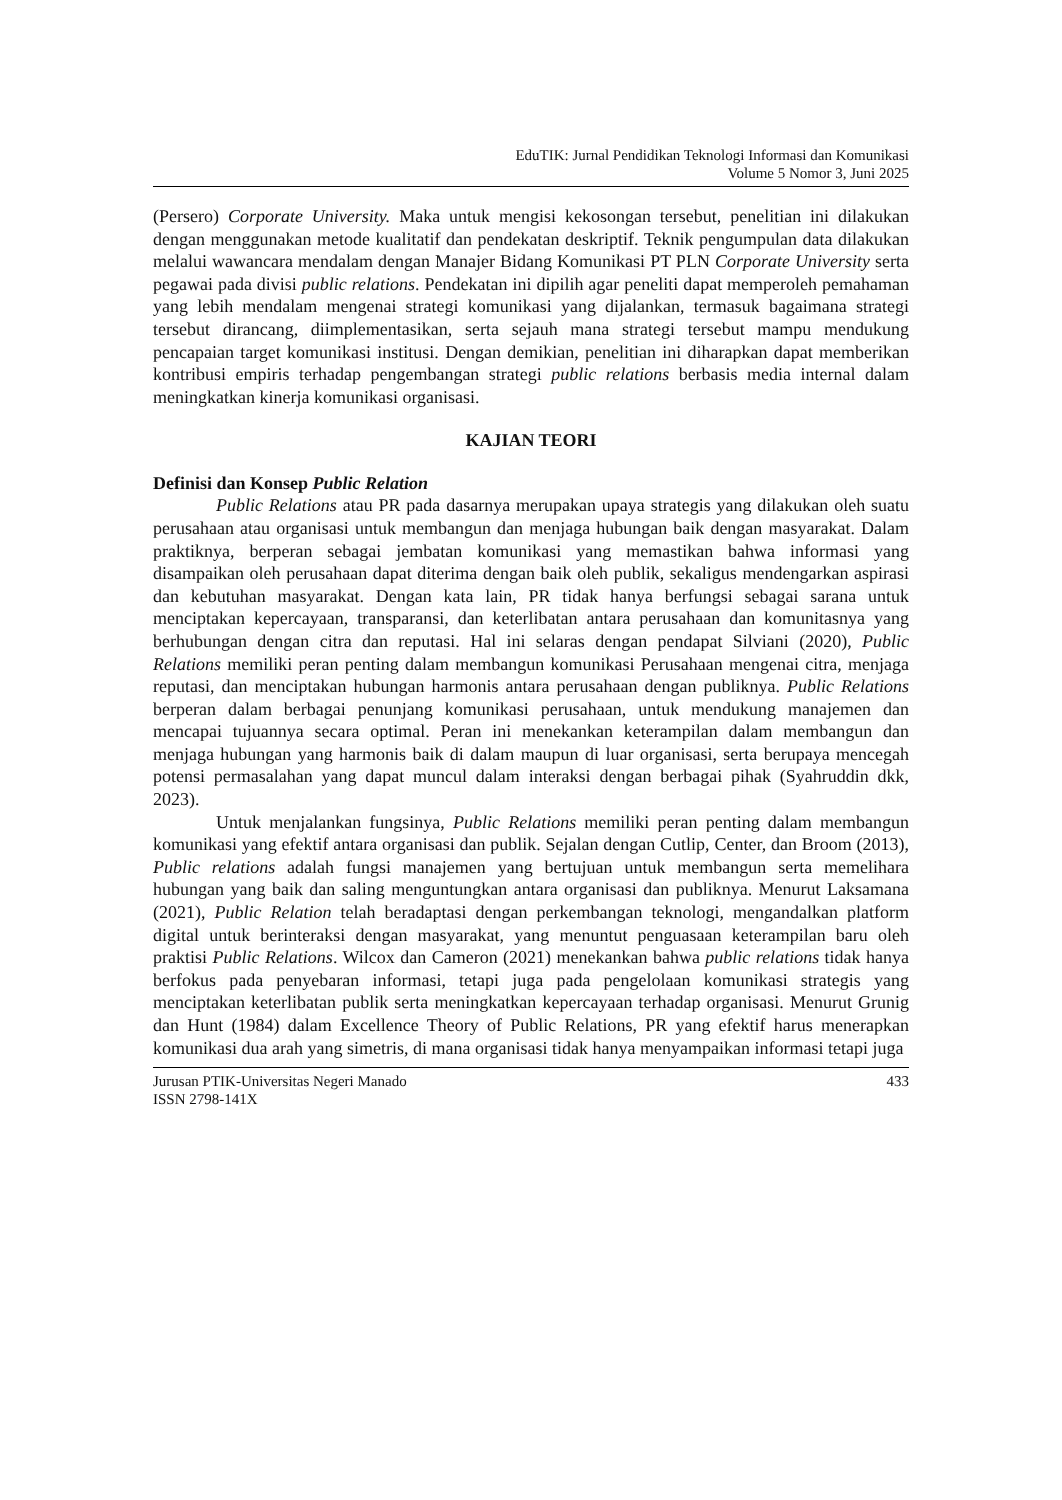EduTIK: Jurnal Pendidikan Teknologi Informasi dan Komunikasi
Volume 5 Nomor 3, Juni 2025
(Persero) Corporate University. Maka untuk mengisi kekosongan tersebut, penelitian ini dilakukan dengan menggunakan metode kualitatif dan pendekatan deskriptif. Teknik pengumpulan data dilakukan melalui wawancara mendalam dengan Manajer Bidang Komunikasi PT PLN Corporate University serta pegawai pada divisi public relations. Pendekatan ini dipilih agar peneliti dapat memperoleh pemahaman yang lebih mendalam mengenai strategi komunikasi yang dijalankan, termasuk bagaimana strategi tersebut dirancang, diimplementasikan, serta sejauh mana strategi tersebut mampu mendukung pencapaian target komunikasi institusi. Dengan demikian, penelitian ini diharapkan dapat memberikan kontribusi empiris terhadap pengembangan strategi public relations berbasis media internal dalam meningkatkan kinerja komunikasi organisasi.
KAJIAN TEORI
Definisi dan Konsep Public Relation
Public Relations atau PR pada dasarnya merupakan upaya strategis yang dilakukan oleh suatu perusahaan atau organisasi untuk membangun dan menjaga hubungan baik dengan masyarakat. Dalam praktiknya, berperan sebagai jembatan komunikasi yang memastikan bahwa informasi yang disampaikan oleh perusahaan dapat diterima dengan baik oleh publik, sekaligus mendengarkan aspirasi dan kebutuhan masyarakat. Dengan kata lain, PR tidak hanya berfungsi sebagai sarana untuk menciptakan kepercayaan, transparansi, dan keterlibatan antara perusahaan dan komunitasnya yang berhubungan dengan citra dan reputasi. Hal ini selaras dengan pendapat Silviani (2020), Public Relations memiliki peran penting dalam membangun komunikasi Perusahaan mengenai citra, menjaga reputasi, dan menciptakan hubungan harmonis antara perusahaan dengan publiknya. Public Relations berperan dalam berbagai penunjang komunikasi perusahaan, untuk mendukung manajemen dan mencapai tujuannya secara optimal. Peran ini menekankan keterampilan dalam membangun dan menjaga hubungan yang harmonis baik di dalam maupun di luar organisasi, serta berupaya mencegah potensi permasalahan yang dapat muncul dalam interaksi dengan berbagai pihak (Syahruddin dkk, 2023).
Untuk menjalankan fungsinya, Public Relations memiliki peran penting dalam membangun komunikasi yang efektif antara organisasi dan publik. Sejalan dengan Cutlip, Center, dan Broom (2013), Public relations adalah fungsi manajemen yang bertujuan untuk membangun serta memelihara hubungan yang baik dan saling menguntungkan antara organisasi dan publiknya. Menurut Laksamana (2021), Public Relation telah beradaptasi dengan perkembangan teknologi, mengandalkan platform digital untuk berinteraksi dengan masyarakat, yang menuntut penguasaan keterampilan baru oleh praktisi Public Relations. Wilcox dan Cameron (2021) menekankan bahwa public relations tidak hanya berfokus pada penyebaran informasi, tetapi juga pada pengelolaan komunikasi strategis yang menciptakan keterlibatan publik serta meningkatkan kepercayaan terhadap organisasi. Menurut Grunig dan Hunt (1984) dalam Excellence Theory of Public Relations, PR yang efektif harus menerapkan komunikasi dua arah yang simetris, di mana organisasi tidak hanya menyampaikan informasi tetapi juga
Jurusan PTIK-Universitas Negeri Manado
ISSN 2798-141X 433